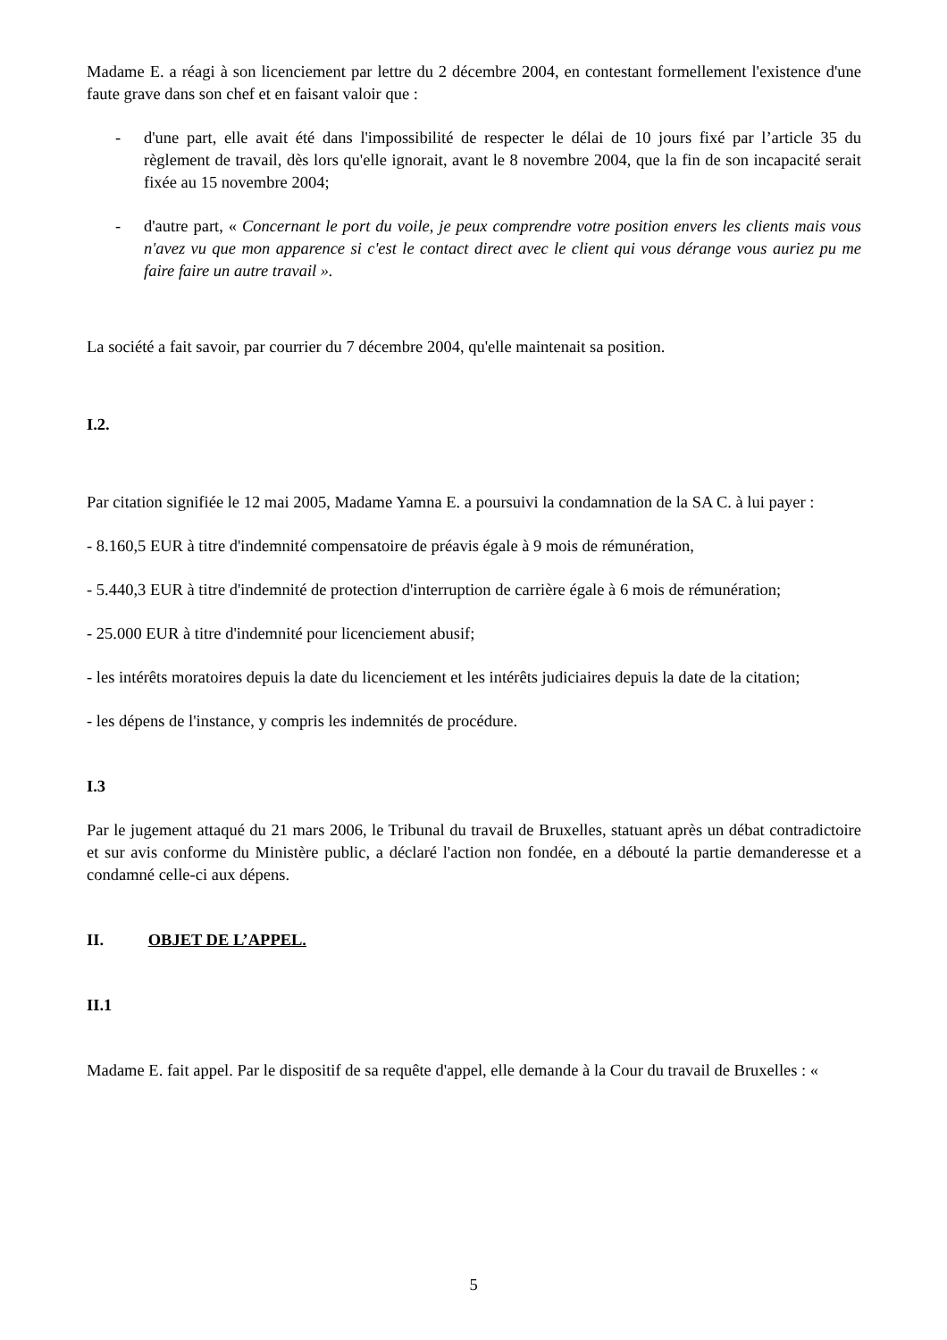Madame E. a réagi à son licenciement par lettre du 2 décembre 2004, en contestant formellement l'existence d'une faute grave dans son chef et en faisant valoir que :
- d'une part, elle avait été dans l'impossibilité de respecter le délai de 10 jours fixé par l’article 35 du règlement de travail, dès lors qu'elle ignorait, avant le 8 novembre 2004, que la fin de son incapacité serait fixée au 15 novembre 2004;
- d'autre part, « Concernant le port du voile, je peux comprendre votre position envers les clients mais vous n'avez vu que mon apparence si c'est le contact direct avec le client qui vous dérange vous auriez pu me faire faire un autre travail ».
La société a fait savoir, par courrier du 7 décembre 2004, qu'elle maintenait sa position.
I.2.
Par citation signifiée le 12 mai 2005, Madame Yamna E. a poursuivi la condamnation de la SA C. à lui payer :
- 8.160,5 EUR à titre d'indemnité compensatoire de préavis égale à 9 mois de rémunération,
- 5.440,3 EUR à titre d'indemnité de protection d'interruption de carrière égale à 6 mois de rémunération;
- 25.000 EUR à titre d'indemnité pour licenciement abusif;
- les intérêts moratoires depuis la date du licenciement et les intérêts judiciaires depuis la date de la citation;
- les dépens de l'instance, y compris les indemnités de procédure.
I.3
Par le jugement attaqué du 21 mars 2006, le Tribunal du travail de Bruxelles, statuant après un débat contradictoire et sur avis conforme du Ministère public, a déclaré l'action non fondée, en a débouté la partie demanderesse et a condamné celle-ci aux dépens.
II. OBJET DE L’APPEL.
II.1
Madame E. fait appel. Par le dispositif de sa requête d'appel, elle demande à la Cour du travail de Bruxelles : «
5